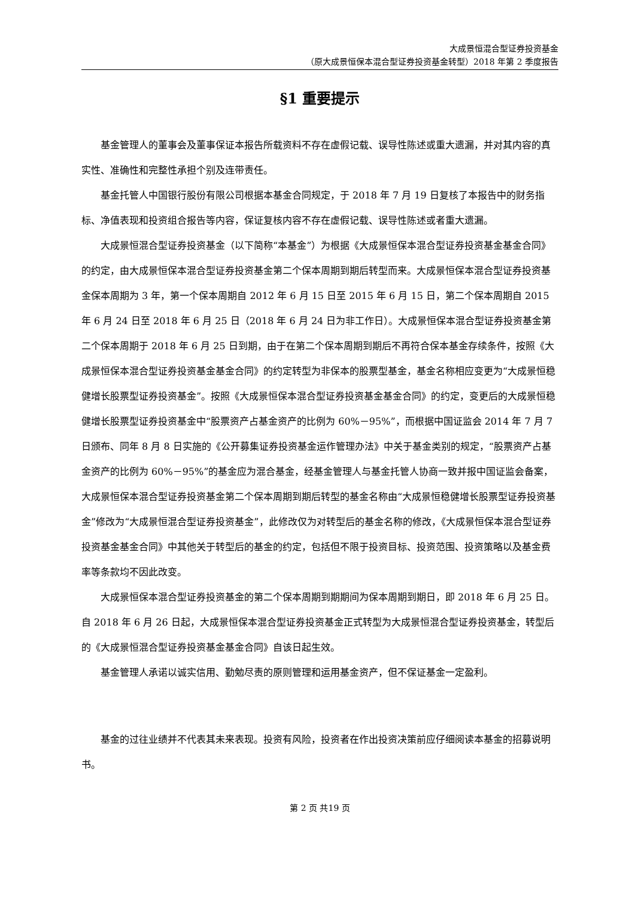大成景恒混合型证券投资基金
（原大成景恒保本混合型证券投资基金转型）2018 年第 2 季度报告
§1 重要提示
基金管理人的董事会及董事保证本报告所载资料不存在虚假记载、误导性陈述或重大遗漏，并对其内容的真实性、准确性和完整性承担个别及连带责任。
基金托管人中国银行股份有限公司根据本基金合同规定，于 2018 年 7 月 19 日复核了本报告中的财务指标、净值表现和投资组合报告等内容，保证复核内容不存在虚假记载、误导性陈述或者重大遗漏。
大成景恒混合型证券投资基金（以下简称“本基金”）为根据《大成景恒保本混合型证券投资基金基金合同》的约定，由大成景恒保本混合型证券投资基金第二个保本周期到期后转型而来。大成景恒保本混合型证券投资基金保本周期为 3 年，第一个保本周期自 2012 年 6 月 15 日至 2015 年 6 月 15 日，第二个保本周期自 2015 年 6 月 24 日至 2018 年 6 月 25 日（2018 年 6 月 24 日为非工作日）。大成景恒保本混合型证券投资基金第二个保本周期于 2018 年 6 月 25 日到期，由于在第二个保本周期到期后不再符合保本基金存续条件，按照《大成景恒保本混合型证券投资基金基金合同》的约定转型为非保本的股票型基金，基金名称相应变更为“大成景恒稳健增长股票型证券投资基金”。按照《大成景恒保本混合型证券投资基金基金合同》的约定，变更后的大成景恒稳健增长股票型证券投资基金中“股票资产占基金资产的比例为 60%－95%”，而根据中国证监会 2014 年 7 月 7 日颁布、同年 8 月 8 日实施的《公开募集证券投资基金运作管理办法》中关于基金类别的规定，“股票资产占基金资产的比例为 60%－95%”的基金应为混合基金，经基金管理人与基金托管人协商一致并报中国证监会备案，大成景恒保本混合型证券投资基金第二个保本周期到期后转型的基金名称由“大成景恒稳健增长股票型证券投资基金”修改为“大成景恒混合型证券投资基金”，此修改仅为对转型后的基金名称的修改，《大成景恒保本混合型证券投资基金基金合同》中其他关于转型后的基金的约定，包括但不限于投资目标、投资范围、投资策略以及基金费率等条款均不因此改变。
大成景恒保本混合型证券投资基金的第二个保本周期到期期间为保本周期到期日，即 2018 年 6 月 25 日。自 2018 年 6 月 26 日起，大成景恒保本混合型证券投资基金正式转型为大成景恒混合型证券投资基金，转型后的《大成景恒混合型证券投资基金基金合同》自该日起生效。
基金管理人承诺以诚实信用、勤勉尽责的原则管理和运用基金资产，但不保证基金一定盈利。
基金的过往业绩并不代表其未来表现。投资有风险，投资者在作出投资决策前应仔细阅读本基金的招募说明书。
第 2 页 共19 页